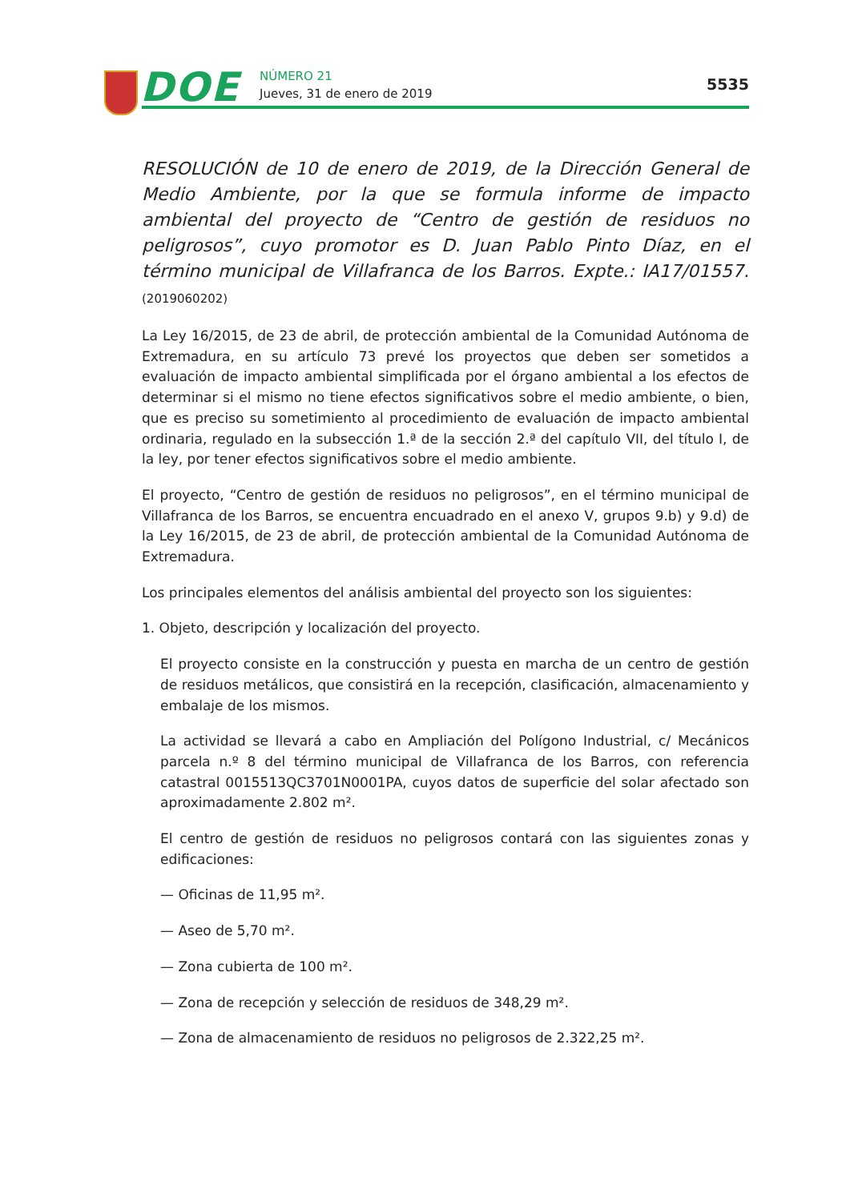DOE NÚMERO 21
Jueves, 31 de enero de 2019
5535
RESOLUCIÓN de 10 de enero de 2019, de la Dirección General de Medio Ambiente, por la que se formula informe de impacto ambiental del proyecto de “Centro de gestión de residuos no peligrosos”, cuyo promotor es D. Juan Pablo Pinto Díaz, en el término municipal de Villafranca de los Barros. Expte.: IA17/01557. (2019060202)
La Ley 16/2015, de 23 de abril, de protección ambiental de la Comunidad Autónoma de Extremadura, en su artículo 73 prevé los proyectos que deben ser sometidos a evaluación de impacto ambiental simplificada por el órgano ambiental a los efectos de determinar si el mismo no tiene efectos significativos sobre el medio ambiente, o bien, que es preciso su sometimiento al procedimiento de evaluación de impacto ambiental ordinaria, regulado en la subsección 1.ª de la sección 2.ª del capítulo VII, del título I, de la ley, por tener efectos significativos sobre el medio ambiente.
El proyecto, “Centro de gestión de residuos no peligrosos”, en el término municipal de Villafranca de los Barros, se encuentra encuadrado en el anexo V, grupos 9.b) y 9.d) de la Ley 16/2015, de 23 de abril, de protección ambiental de la Comunidad Autónoma de Extremadura.
Los principales elementos del análisis ambiental del proyecto son los siguientes:
1. Objeto, descripción y localización del proyecto.
El proyecto consiste en la construcción y puesta en marcha de un centro de gestión de residuos metálicos, que consistirá en la recepción, clasificación, almacenamiento y embalaje de los mismos.
La actividad se llevará a cabo en Ampliación del Polígono Industrial, c/ Mecánicos parcela n.º 8 del término municipal de Villafranca de los Barros, con referencia catastral 0015513QC3701N0001PA, cuyos datos de superficie del solar afectado son aproximadamente 2.802 m².
El centro de gestión de residuos no peligrosos contará con las siguientes zonas y edificaciones:
— Oficinas de 11,95 m².
— Aseo de 5,70 m².
— Zona cubierta de 100 m².
— Zona de recepción y selección de residuos de 348,29 m².
— Zona de almacenamiento de residuos no peligrosos de 2.322,25 m².